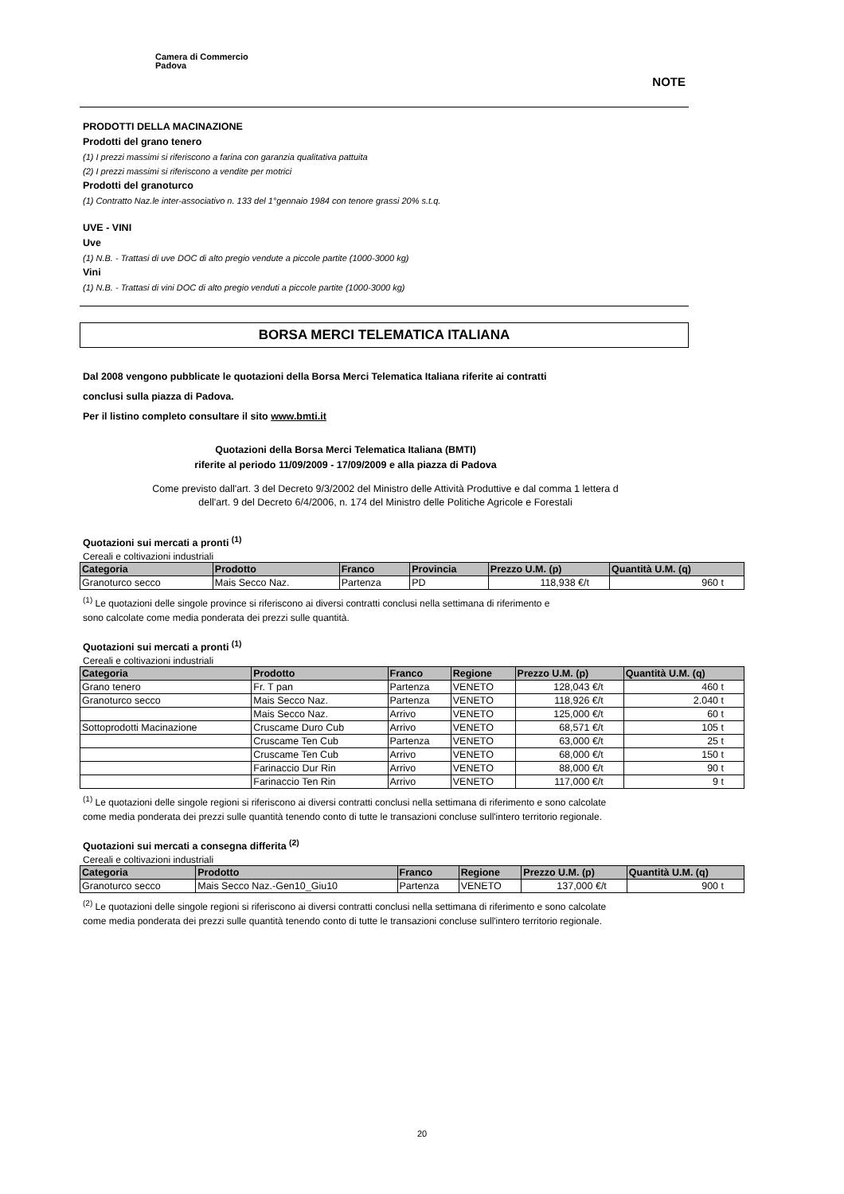Camera di Commercio
Padova
NOTE
PRODOTTI DELLA MACINAZIONE
Prodotti del grano tenero
(1) I prezzi massimi si riferiscono a farina con garanzia qualitativa pattuita
(2) I prezzi massimi si riferiscono a vendite per motrici
Prodotti del granoturco
(1) Contratto Naz.le inter-associativo n. 133 del 1°gennaio 1984 con tenore grassi 20% s.t.q.
UVE - VINI
Uve
(1) N.B. - Trattasi di uve DOC di alto pregio vendute a piccole partite (1000-3000 kg)
Vini
(1) N.B. - Trattasi di vini DOC di alto pregio venduti a piccole partite (1000-3000 kg)
BORSA MERCI TELEMATICA ITALIANA
Dal 2008 vengono pubblicate le quotazioni della Borsa Merci Telematica Italiana riferite ai contratti
conclusi sulla piazza di Padova.
Per il listino completo consultare il sito www.bmti.it
Quotazioni della Borsa Merci Telematica Italiana (BMTI)
riferite al periodo 11/09/2009 - 17/09/2009 e alla piazza di Padova
Come previsto dall'art. 3 del Decreto 9/3/2002 del Ministro delle Attività Produttive e dal comma 1 lettera d
dell'art. 9 del Decreto 6/4/2006, n. 174 del Ministro delle Politiche Agricole e Forestali
Quotazioni sui mercati a pronti <sup>(1)</sup>
Cereali e coltivazioni industriali
| Categoria | Prodotto | Franco | Provincia | Prezzo U.M. (p) | Quantità U.M. (q) |
| --- | --- | --- | --- | --- | --- |
| Granoturco secco | Mais Secco Naz. | Partenza | PD | 118,938 €/t | 960 t |
<sup>(1)</sup> Le quotazioni delle singole province si riferiscono ai diversi contratti conclusi nella settimana di riferimento e
sono calcolate come media ponderata dei prezzi sulle quantità.
Quotazioni sui mercati a pronti <sup>(1)</sup>
Cereali e coltivazioni industriali
| Categoria | Prodotto | Franco | Regione | Prezzo U.M. (p) | Quantità U.M. (q) |
| --- | --- | --- | --- | --- | --- |
| Grano tenero | Fr. T pan | Partenza | VENETO | 128,043 €/t | 460 t |
| Granoturco secco | Mais Secco Naz. | Partenza | VENETO | 118,926 €/t | 2.040 t |
| | Mais Secco Naz. | Arrivo | VENETO | 125,000 €/t | 60 t |
| Sottoprodotti Macinazione | Cruscame Duro Cub | Arrivo | VENETO | 68,571 €/t | 105 t |
| | Cruscame Ten Cub | Partenza | VENETO | 63,000 €/t | 25 t |
| | Cruscame Ten Cub | Arrivo | VENETO | 68,000 €/t | 150 t |
| | Farinaccio Dur Rin | Arrivo | VENETO | 88,000 €/t | 90 t |
| | Farinaccio Ten Rin | Arrivo | VENETO | 117,000 €/t | 9 t |
<sup>(1)</sup> Le quotazioni delle singole regioni si riferiscono ai diversi contratti conclusi nella settimana di riferimento e sono calcolate
come media ponderata dei prezzi sulle quantità tenendo conto di tutte le transazioni concluse sull'intero territorio regionale.
Quotazioni sui mercati a consegna differita <sup>(2)</sup>
Cereali e coltivazioni industriali
| Categoria | Prodotto | Franco | Regione | Prezzo U.M. (p) | Quantità U.M. (q) |
| --- | --- | --- | --- | --- | --- |
| Granoturco secco | Mais Secco Naz.-Gen10_Giu10 | Partenza | VENETO | 137,000 €/t | 900 t |
<sup>(2)</sup> Le quotazioni delle singole regioni si riferiscono ai diversi contratti conclusi nella settimana di riferimento e sono calcolate
come media ponderata dei prezzi sulle quantità tenendo conto di tutte le transazioni concluse sull'intero territorio regionale.
20